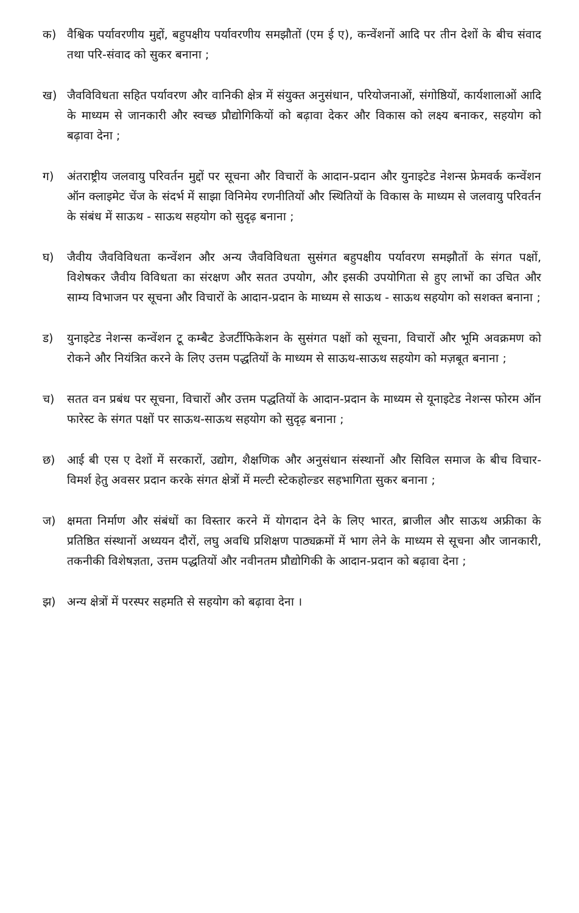क) वैश्विक पर्यावरणीय मुद्दों, बहुपक्षीय पर्यावरणीय समझौतों (एम ई ए), कन्वेंशनों आदि पर तीन देशों के बीच संवाद तथा परि-संवाद को सुकर बनाना ;
ख) जैवविविधता सहित पर्यावरण और वानिकी क्षेत्र में संयुक्त अनुसंधान, परियोजनाओं, संगोष्ठियों, कार्यशालाओं आदि के माध्यम से जानकारी और स्वच्छ प्रौद्योगिकियों को बढ़ावा देकर और विकास को लक्ष्य बनाकर, सहयोग को बढ़ावा देना ;
ग) अंतराष्ट्रीय जलवायु परिवर्तन मुद्दों पर सूचना और विचारों के आदान-प्रदान और युनाइटेड नेशन्स फ्रेमवर्क कन्वेंशन ऑन क्लाइमेट चेंज के संदर्भ में साझा विनिमेय रणनीतियों और स्थितियों के विकास के माध्यम से जलवायु परिवर्तन के संबंध में साऊथ - साऊथ सहयोग को सुदृढ़ बनाना ;
घ) जैवीय जैवविविधता कन्वेंशन और अन्य जैवविविधता सुसंगत बहुपक्षीय पर्यावरण समझौतों के संगत पक्षों, विशेषकर जैवीय विविधता का संरक्षण और सतत उपयोग, और इसकी उपयोगिता से हुए लाभों का उचित और साम्य विभाजन पर सूचना और विचारों के आदान-प्रदान के माध्यम से साऊथ - साऊथ सहयोग को सशक्त बनाना ;
ड) युनाइटेड नेशन्स कन्वेंशन टू कम्बैट डेजर्टीफिकेशन के सुसंगत पक्षों को सूचना, विचारों और भूमि अवक्रमण को रोकने और नियंत्रित करने के लिए उत्तम पद्धतियों के माध्यम से साऊथ-साऊथ सहयोग को मज़बूत बनाना ;
च) सतत वन प्रबंध पर सूचना, विचारों और उत्तम पद्धतियों के आदान-प्रदान के माध्यम से यूनाइटेड नेशन्स फोरम ऑन फारेस्ट के संगत पक्षों पर साऊथ-साऊथ सहयोग को सुदृढ़ बनाना ;
छ) आई बी एस ए देशों में सरकारों, उद्योग, शैक्षणिक और अनुसंधान संस्थानों और सिविल समाज के बीच विचार-विमर्श हेतु अवसर प्रदान करके संगत क्षेत्रों में मल्टी स्टेकहोल्डर सहभागिता सुकर बनाना ;
ज) क्षमता निर्माण और संबंधों का विस्तार करने में योगदान देने के लिए भारत, ब्राजील और साऊथ अफ्रीका के प्रतिष्ठित संस्थानों अध्ययन दौरों, लघु अवधि प्रशिक्षण पाठ्यक्रमों में भाग लेने के माध्यम से सूचना और जानकारी, तकनीकी विशेषज्ञता, उत्तम पद्धतियों और नवीनतम प्रौद्योगिकी के आदान-प्रदान को बढ़ावा देना ;
झ) अन्य क्षेत्रों में परस्पर सहमति से सहयोग को बढ़ावा देना ।